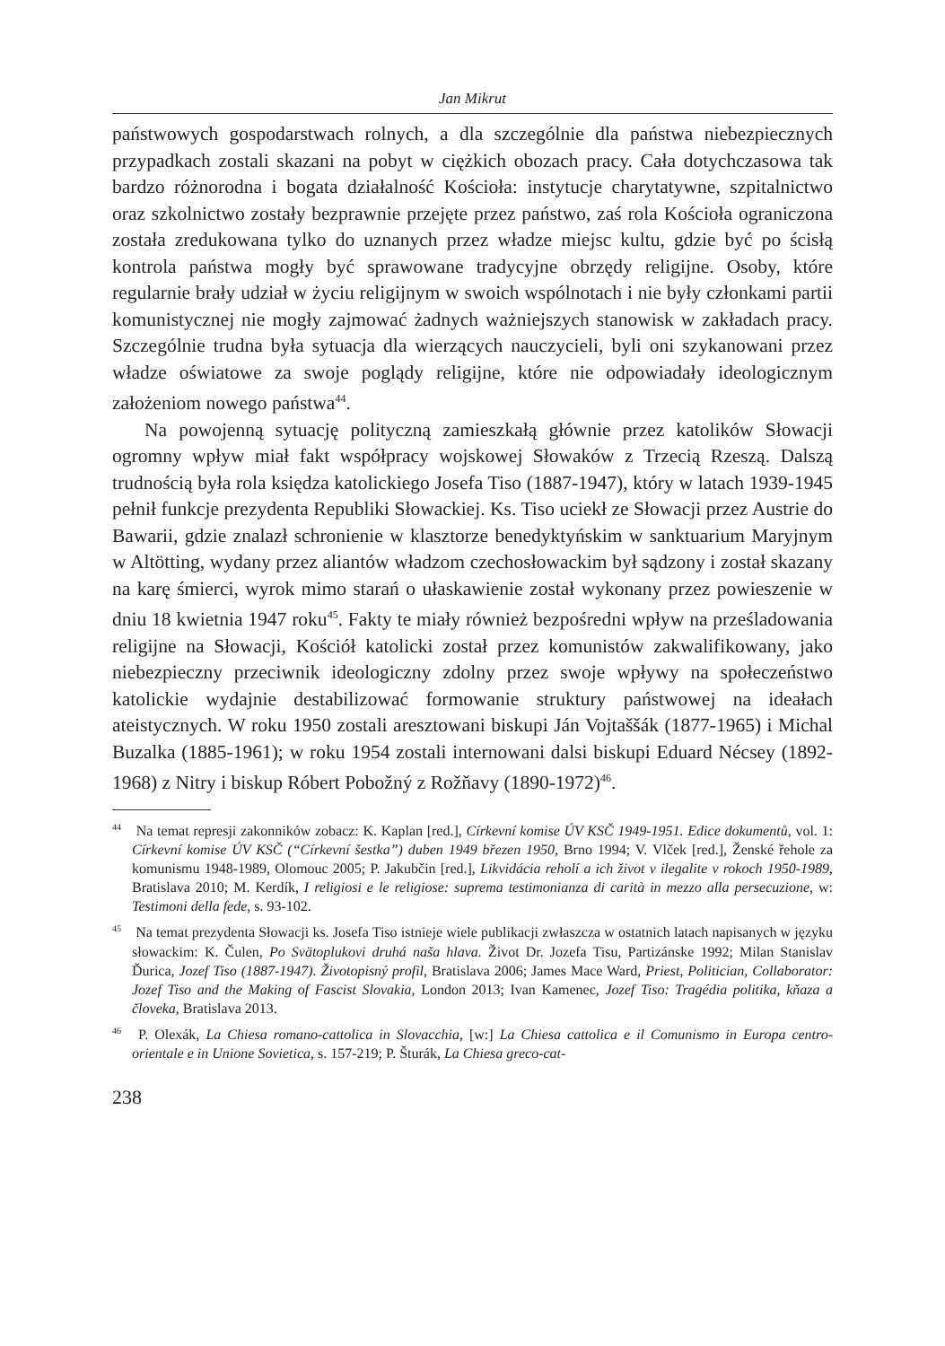Jan Mikrut
państwowych gospodarstwach rolnych, a dla szczególnie dla państwa niebezpiecznych przypadkach zostali skazani na pobyt w ciężkich obozach pracy. Cała dotychczasowa tak bardzo różnorodna i bogata działalność Kościoła: instytucje charytatywne, szpitalnictwo oraz szkolnictwo zostały bezprawnie przejęte przez państwo, zaś rola Kościoła ograniczona została zredukowana tylko do uznanych przez władze miejsc kultu, gdzie być po ścisłą kontrola państwa mogły być sprawowane tradycyjne obrzędy religijne. Osoby, które regularnie brały udział w życiu religijnym w swoich wspólnotach i nie były członkami partii komunistycznej nie mogły zajmować żadnych ważniejszych stanowisk w zakładach pracy. Szczególnie trudna była sytuacja dla wierzących nauczycieli, byli oni szykanowani przez władze oświatowe za swoje poglądy religijne, które nie odpowiadały ideologicznym założeniom nowego państwa<sup>44</sup>.
Na powojenną sytuację polityczną zamieszkałą głównie przez katolików Słowacji ogromny wpływ miał fakt współpracy wojskowej Słowaków z Trzecią Rzeszą. Dalszą trudnością była rola księdza katolickiego Josefa Tiso (1887-1947), który w latach 1939-1945 pełnił funkcje prezydenta Republiki Słowackiej. Ks. Tiso uciekł ze Słowacji przez Austrie do Bawarii, gdzie znalazł schronienie w klasztorze benedyktyńskim w sanktuarium Maryjnym w Altötting, wydany przez aliantów władzom czechosłowackim był sądzony i został skazany na karę śmierci, wyrok mimo starań o ułaskawienie został wykonany przez powieszenie w dniu 18 kwietnia 1947 roku<sup>45</sup>. Fakty te miały również bezpośredni wpływ na prześladowania religijne na Słowacji, Kościół katolicki został przez komunistów zakwalifikowany, jako niebezpieczny przeciwnik ideologiczny zdolny przez swoje wpływy na społeczeństwo katolickie wydajnie destabilizować formowanie struktury państwowej na ideałach ateistycznych. W roku 1950 zostali aresztowani biskupi Ján Vojtaššák (1877-1965) i Michal Buzalka (1885-1961); w roku 1954 zostali internowani dalsi biskupi Eduard Nécsey (1892-1968) z Nitry i biskup Róbert Pobožný z Rožňavy (1890-1972)<sup>46</sup>.
<sup>44</sup> Na temat represji zakonników zobacz: K. Kaplan [red.], Církevní komise ÚV KSČ 1949-1951. Edice dokumentů, vol. 1: Církevní komise ÚV KSČ (“Církevní šestka”) duben 1949 březen 1950, Brno 1994; V. Vlček [red.], Ženské řehole za komunismu 1948-1989, Olomouc 2005; P. Jakubčin [red.], Likvidácia reholí a ich život v ilegalite v rokoch 1950-1989, Bratislava 2010; M. Kerdík, I religiosi e le religiose: suprema testimonianza di carità in mezzo alla persecuzione, w: Testimoni della fede, s. 93-102.
<sup>45</sup> Na temat prezydenta Słowacji ks. Josefa Tiso istnieje wiele publikacji zwłaszcza w ostatnich latach napisanych w języku słowackim: K. Čulen, Po Svätoplukovi druhá naša hlava. Život Dr. Jozefa Tisu, Partizánske 1992; Milan Stanislav Ďurica, Jozef Tiso (1887-1947). Životopisný profil, Bratislava 2006; James Mace Ward, Priest, Politician, Collaborator: Jozef Tiso and the Making of Fascist Slovakia, London 2013; Ivan Kamenec, Jozef Tiso: Tragédia politika, kňaza a človeka, Bratislava 2013.
<sup>46</sup> P. Olexák, La Chiesa romano-cattolica in Slovacchia, [w:] La Chiesa cattolica e il Comunismo in Europa centro-orientale e in Unione Sovietica, s. 157-219; P. Šturák, La Chiesa greco-cat-
238